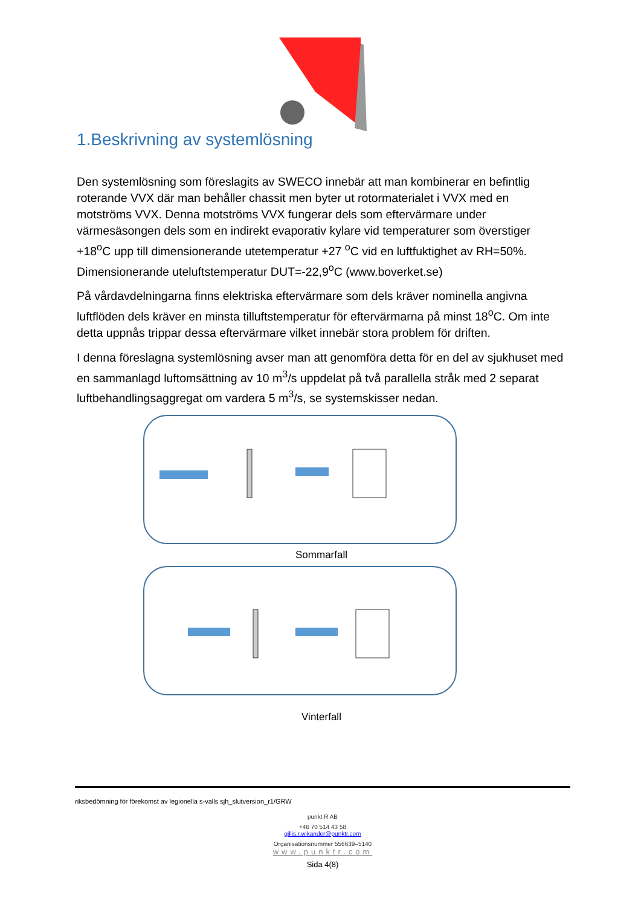1.Beskrivning av systemlösning
Den systemlösning som föreslagits av SWECO innebär att man kombinerar en befintlig roterande VVX där man behåller chassit men byter ut rotormaterialet i VVX med en motströms VVX. Denna motströms VVX fungerar dels som eftervärmare under värmesäsongen dels som en indirekt evaporativ kylare vid temperaturer som överstiger +18<sup>o</sup>C upp till dimensionerande utetemperatur +27 <sup>o</sup>C vid en luftfuktighet av RH=50%. Dimensionerande uteluftstemperatur DUT=-22,9<sup>o</sup>C (www.boverket.se)
På vårdavdelningarna finns elektriska eftervärmare som dels kräver nominella angivna luftflöden dels kräver en minsta tilluftstemperatur för eftervärmarna på minst 18<sup>o</sup>C. Om inte detta uppnås trippar dessa eftervärmare vilket innebär stora problem för driften.
I denna föreslagna systemlösning avser man att genomföra detta för en del av sjukhuset med en sammanlagd luftomsättning av 10 m<sup>3</sup>/s uppdelat på två parallella stråk med 2 separat luftbehandlingsaggregat om vardera 5 m<sup>3</sup>/s, se systemskisser nedan.
Sommarfall
Vinterfall
riksbedömning för förekomst av legionella s-valls sjh_slutversion_r1/GRW
punkt R AB
+46 70 514 43 58
gillis.r.wikander@punktr.com
Organisationsnummer 556639–5140
www.punktr.com
Sida 4(8)